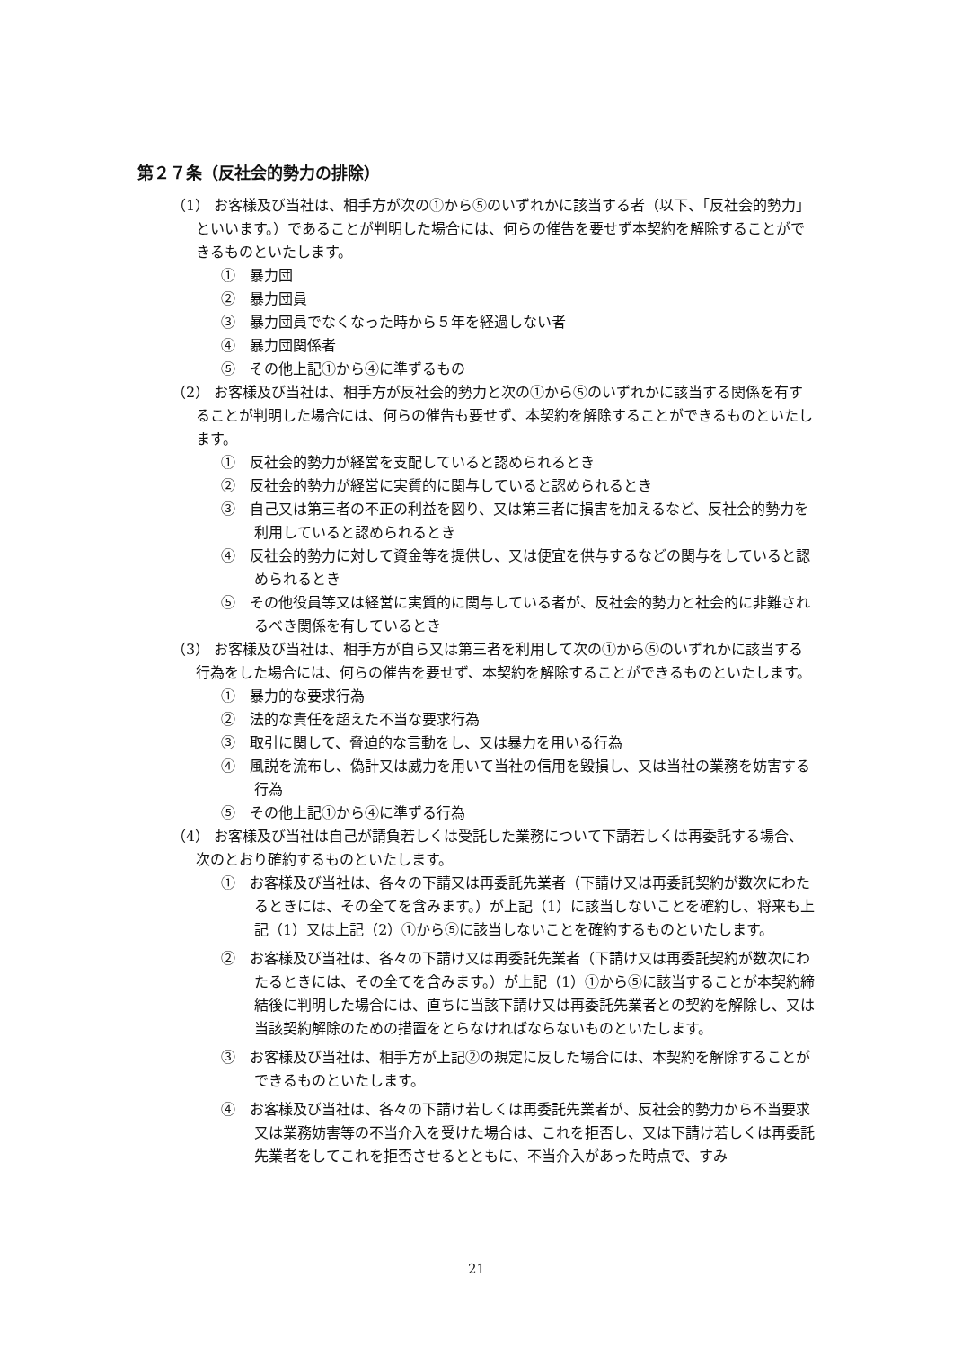第２７条（反社会的勢力の排除）
（1） お客様及び当社は、相手方が次の①から⑤のいずれかに該当する者（以下、「反社会的勢力」といいます。）であることが判明した場合には、何らの催告を要せず本契約を解除することができるものといたします。
①　暴力団
②　暴力団員
③　暴力団員でなくなった時から５年を経過しない者
④　暴力団関係者
⑤　その他上記①から④に準ずるもの
（2） お客様及び当社は、相手方が反社会的勢力と次の①から⑤のいずれかに該当する関係を有することが判明した場合には、何らの催告も要せず、本契約を解除することができるものといたします。
①　反社会的勢力が経営を支配していると認められるとき
②　反社会的勢力が経営に実質的に関与していると認められるとき
③　自己又は第三者の不正の利益を図り、又は第三者に損害を加えるなど、反社会的勢力を利用していると認められるとき
④　反社会的勢力に対して資金等を提供し、又は便宜を供与するなどの関与をしていると認められるとき
⑤　その他役員等又は経営に実質的に関与している者が、反社会的勢力と社会的に非難されるべき関係を有しているとき
（3） お客様及び当社は、相手方が自ら又は第三者を利用して次の①から⑤のいずれかに該当する行為をした場合には、何らの催告を要せず、本契約を解除することができるものといたします。
①　暴力的な要求行為
②　法的な責任を超えた不当な要求行為
③　取引に関して、脅迫的な言動をし、又は暴力を用いる行為
④　風説を流布し、偽計又は威力を用いて当社の信用を毀損し、又は当社の業務を妨害する行為
⑤　その他上記①から④に準ずる行為
（4） お客様及び当社は自己が請負若しくは受託した業務について下請若しくは再委託する場合、次のとおり確約するものといたします。
①　お客様及び当社は、各々の下請又は再委託先業者（下請け又は再委託契約が数次にわたるときには、その全てを含みます。）が上記（1）に該当しないことを確約し、将来も上記（1）又は上記（2）①から⑤に該当しないことを確約するものといたします。
②　お客様及び当社は、各々の下請け又は再委託先業者（下請け又は再委託契約が数次にわたるときには、その全てを含みます。）が上記（1）①から⑤に該当することが本契約締結後に判明した場合には、直ちに当該下請け又は再委託先業者との契約を解除し、又は当該契約解除のための措置をとらなければならないものといたします。
③　お客様及び当社は、相手方が上記②の規定に反した場合には、本契約を解除することができるものといたします。
④　お客様及び当社は、各々の下請け若しくは再委託先業者が、反社会的勢力から不当要求又は業務妨害等の不当介入を受けた場合は、これを拒否し、又は下請け若しくは再委託先業者をしてこれを拒否させるとともに、不当介入があった時点で、すみ
21